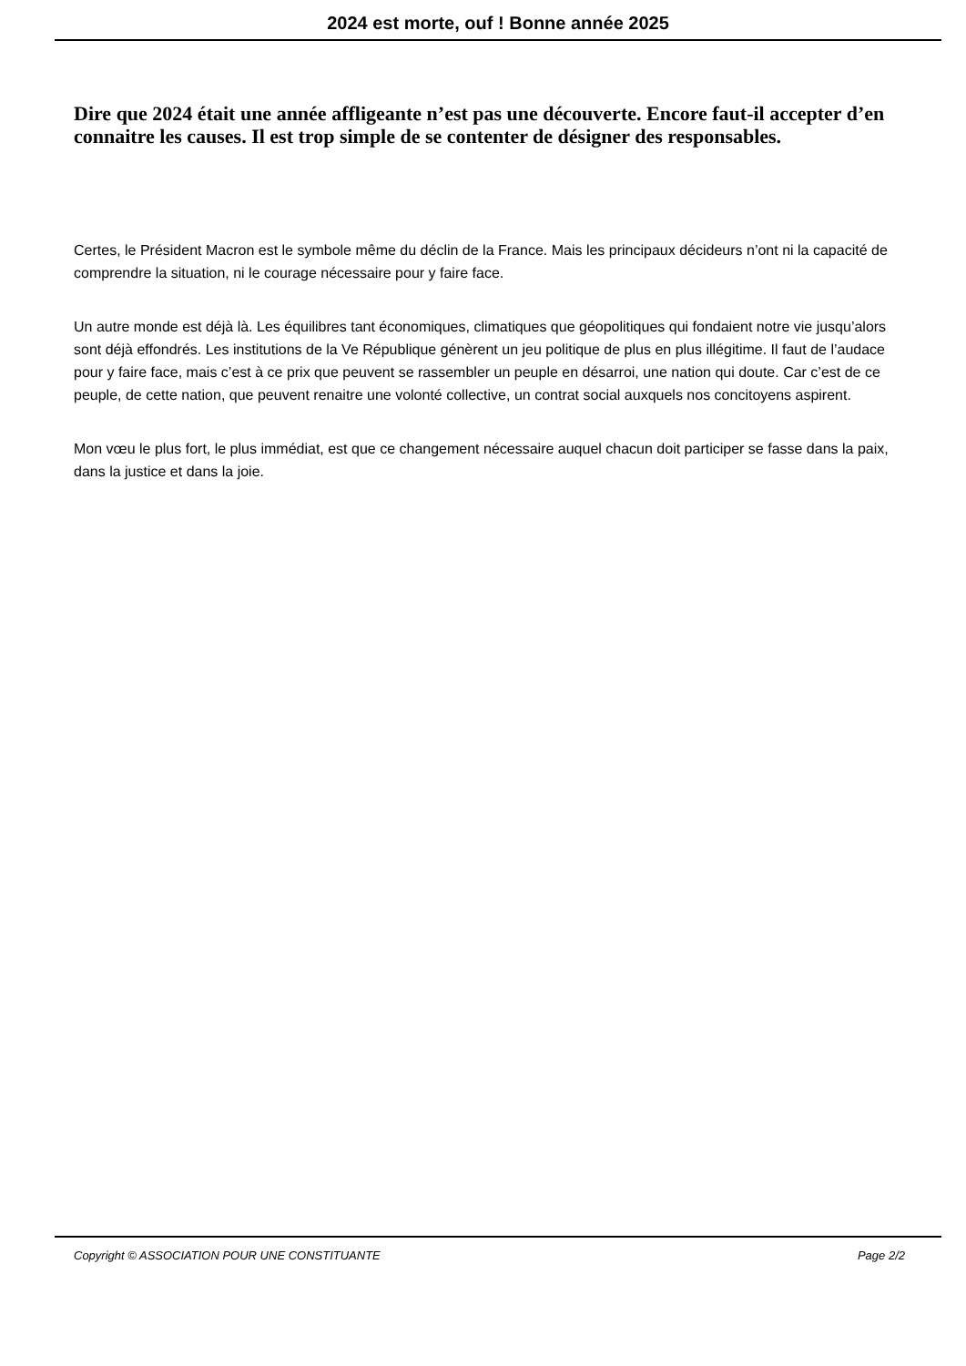2024 est morte, ouf ! Bonne année 2025
Dire que 2024 était une année affligeante n’est pas une découverte. Encore faut-il accepter d’en connaitre les causes. Il est trop simple de se contenter de désigner des responsables.
Certes, le Président Macron est le symbole même du déclin de la France. Mais les principaux décideurs n’ont ni la capacité de comprendre la situation, ni le courage nécessaire pour y faire face.
Un autre monde est déjà là. Les équilibres tant économiques, climatiques que géopolitiques qui fondaient notre vie jusqu’alors sont déjà effondrés. Les institutions de la Ve République génèrent un jeu politique de plus en plus illégitime. Il faut de l’audace pour y faire face, mais c’est à ce prix que peuvent se rassembler un peuple en désarroi, une nation qui doute. Car c’est de ce peuple, de cette nation, que peuvent renaitre une volonté collective, un contrat social auxquels nos concitoyens aspirent.
Mon vœu le plus fort, le plus immédiat, est que ce changement nécessaire auquel chacun doit participer se fasse dans la paix, dans la justice et dans la joie.
Copyright © ASSOCIATION POUR UNE CONSTITUANTE Page 2/2